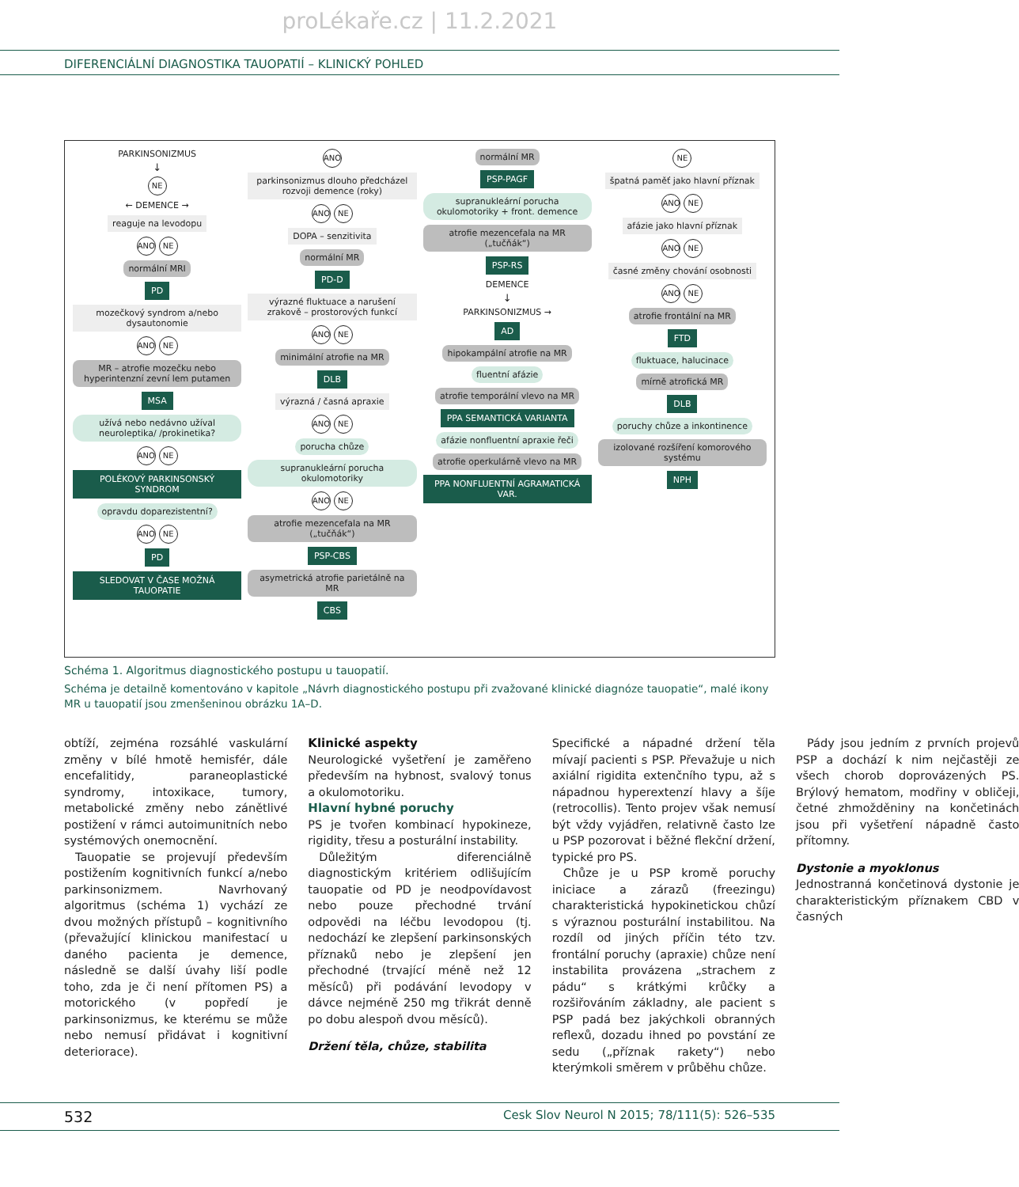proLékaře.cz | 11.2.2021
DIFERENCIÁLNÍ DIAGNOSTIKA TAUOPATIÍ – KLINICKÝ POHLED
PARKINSONIZMUS
↓
NE
← DEMENCE →
reaguje na levodopu
ANO NE
normální MRI
PD
mozečkový syndrom a/nebo dysautonomie
ANO NE
MR – atrofie mozečku nebo hyperintenzní zevní lem putamen
MSA
užívá nebo nedávno užíval neuroleptika/ /prokinetika?
ANO NE
POLÉKOVÝ PARKINSONSKÝ SYNDROM
opravdu doparezistentní?
ANO NE
PD
SLEDOVAT V ČASE MOŽNÁ TAUOPATIE
ANO
parkinsonizmus dlouho předcházel rozvoji demence (roky)
ANO NE
DOPA – senzitivita
normální MR
PD-D
výrazné fluktuace a narušení zrakově – prostorových funkcí
ANO NE
minimální atrofie na MR
DLB
výrazná / časná apraxie
ANO NE
porucha chůze
supranukleární porucha okulomotoriky
ANO NE
atrofie mezencefala na MR („tučňák“)
PSP-CBS
asymetrická atrofie parietálně na MR
CBS
normální MR
PSP-PAGF
supranukleární porucha okulomotoriky + front. demence
atrofie mezencefala na MR („tučňák“)
PSP-RS
DEMENCE
↓
PARKINSONIZMUS →
AD
hipokampální atrofie na MR
fluentní afázie
atrofie temporální vlevo na MR
PPA SEMANTICKÁ VARIANTA
afázie nonfluentní apraxie řeči
atrofie operkulárně vlevo na MR
PPA NONFLUENTNÍ AGRAMATICKÁ VAR.
NE
špatná paměť jako hlavní příznak
ANO NE
afázie jako hlavní příznak
ANO NE
časné změny chování osobnosti
ANO NE
atrofie frontální na MR
FTD
fluktuace, halucinace
mírně atrofická MR
DLB
poruchy chůze a inkontinence
izolované rozšíření komorového systému
NPH
Schéma 1. Algoritmus diagnostického postupu u tauopatií.
Schéma je detailně komentováno v kapitole „Návrh diagnostického postupu při zvažované klinické diagnóze tauopatie“, malé ikony MR u tauopatií jsou zmenšeninou obrázku 1A–D.
obtíží, zejména rozsáhlé vaskulární změny v bílé hmotě hemisfér, dále encefalitidy, paraneoplastické syndromy, intoxikace, tumory, metabolické změny nebo zánětlivé postižení v rámci autoimunitních nebo systémových onemocnění.
Tauopatie se projevují především postižením kognitivních funkcí a/nebo parkinsonizmem. Navrhovaný algoritmus (schéma 1) vychází ze dvou možných přístupů – kognitivního (převažující klinickou manifestací u daného pacienta je demence, následně se další úvahy liší podle toho, zda je či není přítomen PS) a motorického (v popředí je parkinsonizmus, ke kterému se může nebo nemusí přidávat i kognitivní deteriorace).
Klinické aspekty
Neurologické vyšetření je zaměřeno především na hybnost, svalový tonus a okulomotoriku.
Hlavní hybné poruchy
PS je tvořen kombinací hypokineze, rigidity, třesu a posturální instability.
Důležitým diferenciálně diagnostickým kritériem odlišujícím tauopatie od PD je neodpovídavost nebo pouze přechodné trvání odpovědi na léčbu levodopou (tj. nedochází ke zlepšení parkinsonských příznaků nebo je zlepšení jen přechodné (trvající méně než 12 měsíců) při podávání levodopy v dávce nejméně 250 mg třikrát denně po dobu alespoň dvou měsíců).
Držení těla, chůze, stabilita
Specifické a nápadné držení těla mívají pacienti s PSP. Převažuje u nich axiální rigidita extenčního typu, až s nápadnou hyperextenzí hlavy a šíje (retrocollis). Tento projev však nemusí být vždy vyjádřen, relativně často lze u PSP pozorovat i běžné flekční držení, typické pro PS.
Chůze je u PSP kromě poruchy iniciace a zárazů (freezingu) charakteristická hypokinetickou chůzí s výraznou posturální instabilitou. Na rozdíl od jiných příčin této tzv. frontální poruchy (apraxie) chůze není instabilita provázena „strachem z pádu“ s krátkými krůčky a rozšiřováním základny, ale pacient s PSP padá bez jakýchkoli obranných reflexů, dozadu ihned po povstání ze sedu („příznak rakety“) nebo kterýmkoli směrem v průběhu chůze.
Pády jsou jedním z prvních projevů PSP a dochází k nim nejčastěji ze všech chorob doprovázených PS. Brýlový hematom, modřiny v obličeji, četné zhmožděniny na končetinách jsou při vyšetření nápadně často přítomny.
Dystonie a myoklonus
Jednostranná končetinová dystonie je charakteristickým příznakem CBD v časných
532 Cesk Slov Neurol N 2015; 78/111(5): 526–535